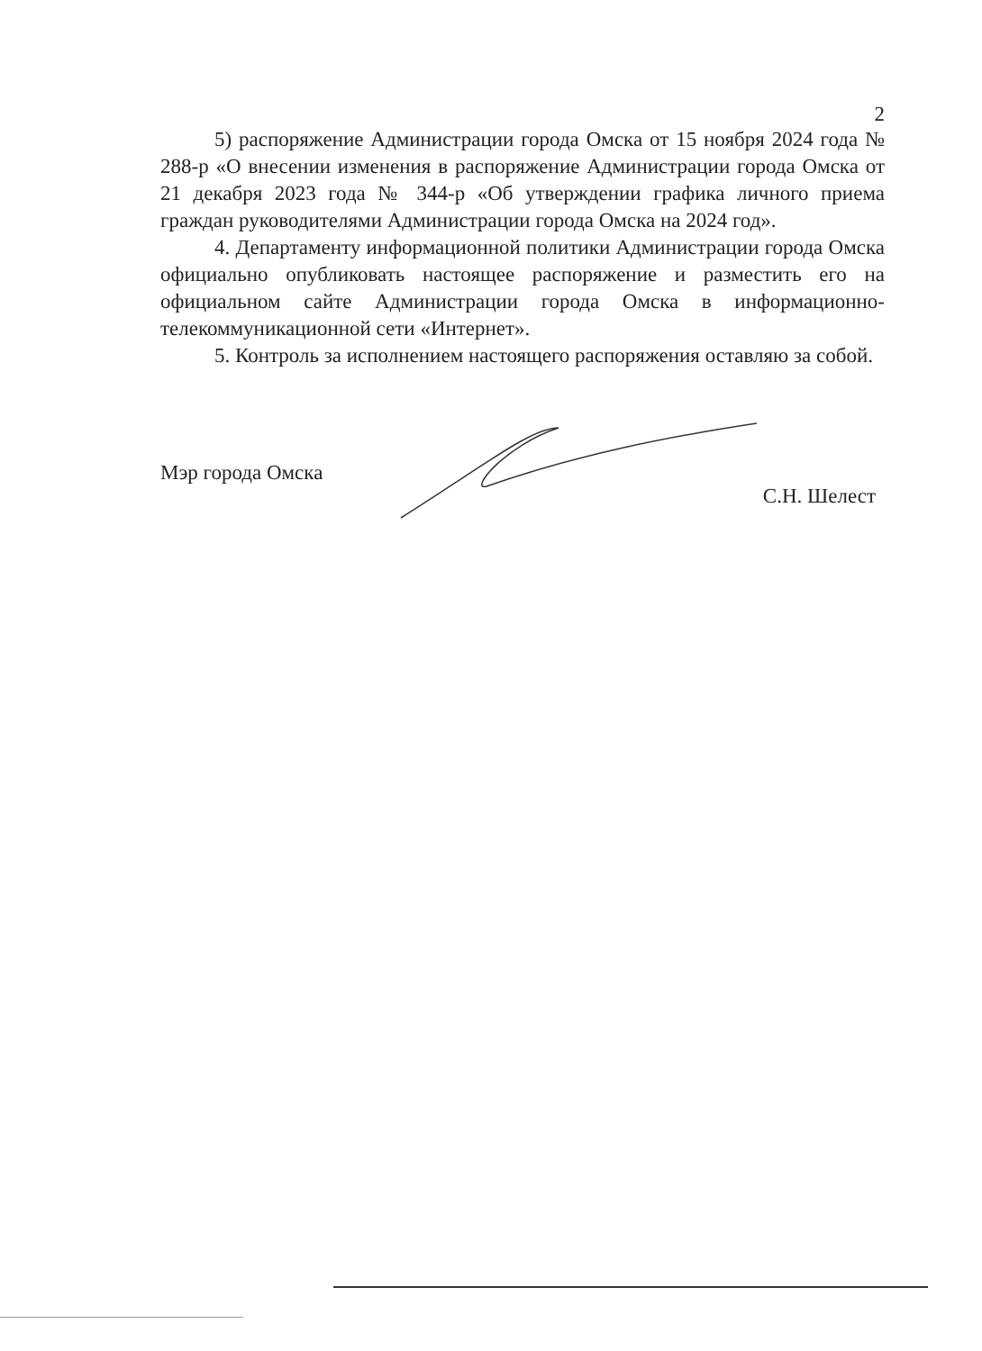2
5) распоряжение Администрации города Омска от 15 ноября 2024 года № 288-р «О внесении изменения в распоряжение Администрации города Омска от 21 декабря 2023 года № 344-р «Об утверждении графика личного приема граждан руководителями Администрации города Омска на 2024 год».
4. Департаменту информационной политики Администрации города Омска официально опубликовать настоящее распоряжение и разместить его на официальном сайте Администрации города Омска в информационно-телекоммуникационной сети «Интернет».
5. Контроль за исполнением настоящего распоряжения оставляю за собой.
Мэр города Омска
С.Н. Шелест